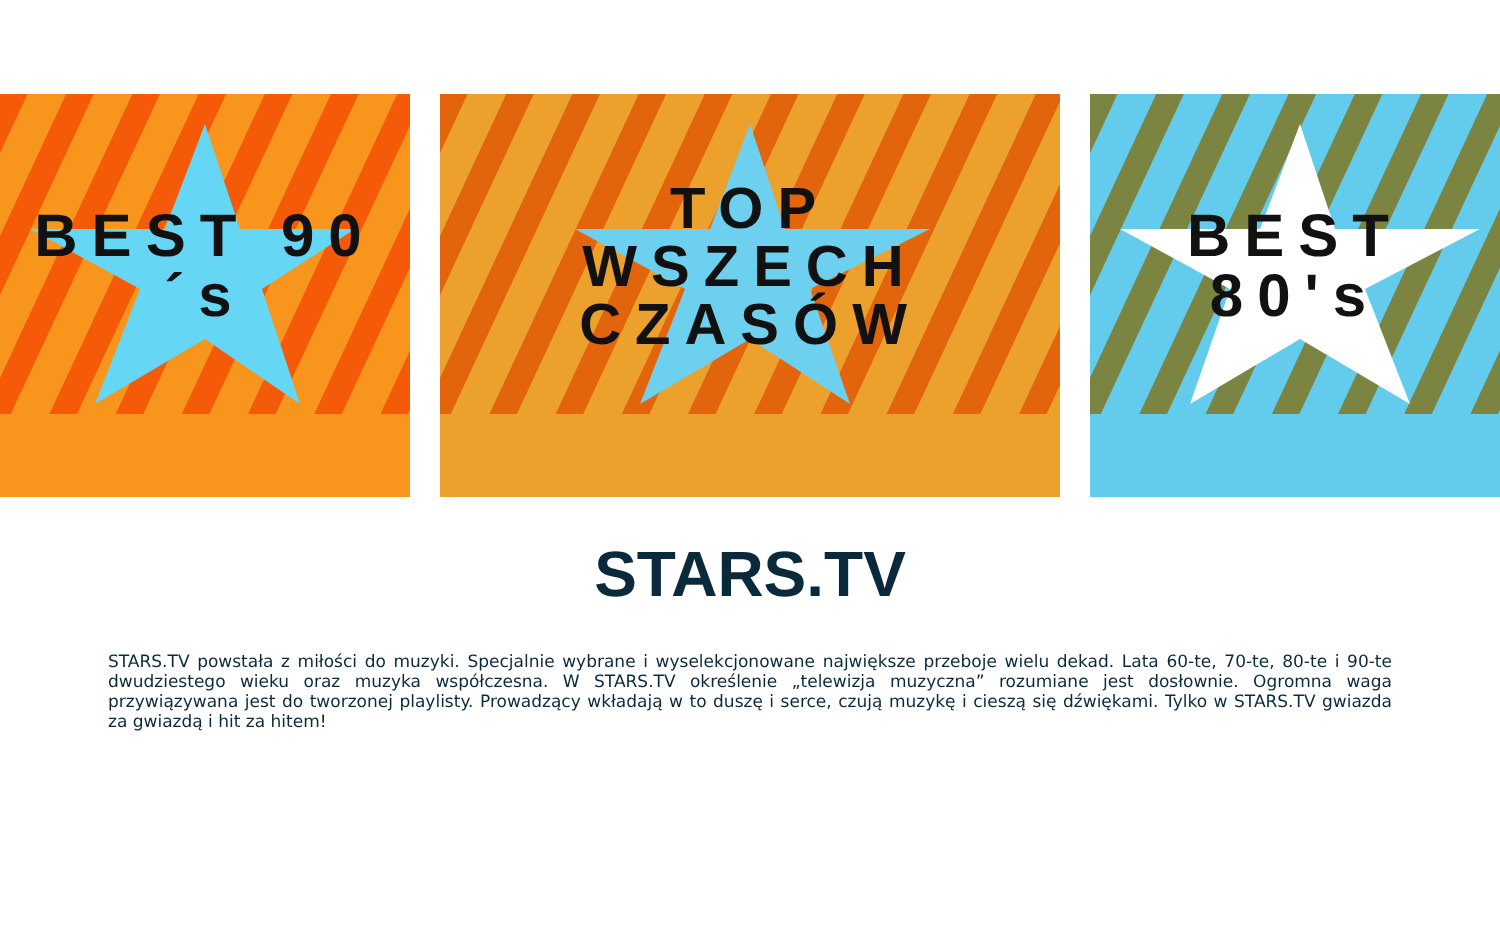BEST 90´s TOP
WSZECH CZASÓW
BEST 80's
STARS.TV
STARS.TV powstała z miłości do muzyki. Specjalnie wybrane i wyselekcjonowane największe przeboje wielu dekad. Lata 60-te, 70-te, 80-te i 90-te dwudziestego wieku oraz muzyka współczesna. W STARS.TV określenie „telewizja muzyczna” rozumiane jest dosłownie. Ogromna waga przywiązywana jest do tworzonej playlisty. Prowadzący wkładają w to duszę i serce, czują muzykę i cieszą się dźwiękami. Tylko w STARS.TV gwiazda za gwiazdą i hit za hitem!